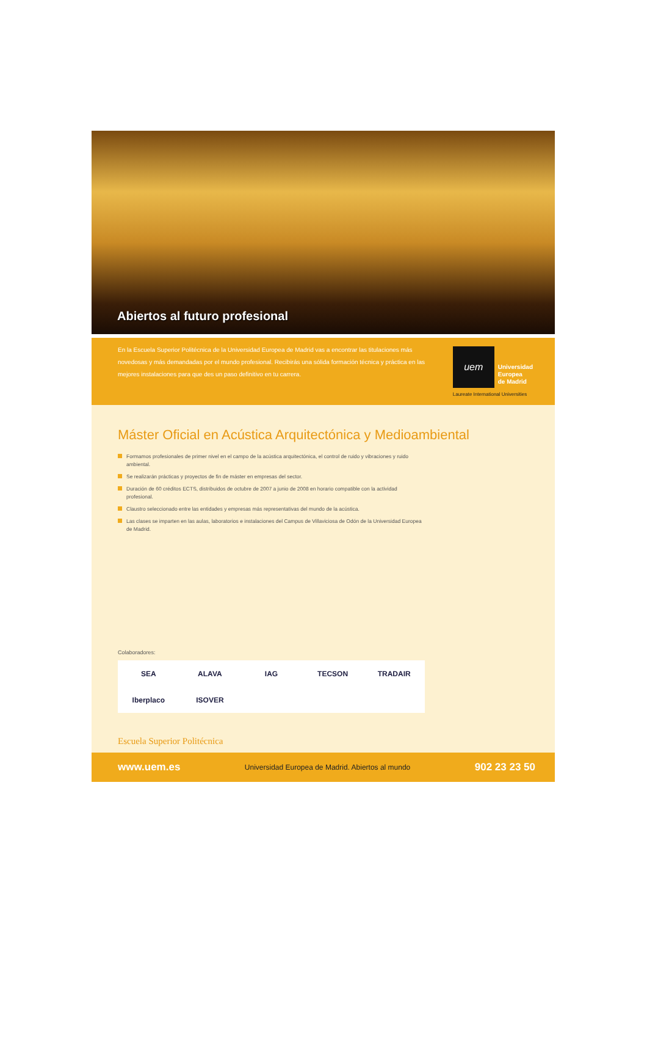Abiertos al futuro profesional
En la Escuela Superior Politécnica de la Universidad Europea de Madrid vas a encontrar las titulaciones más novedosas y más demandadas por el mundo profesional. Recibirás una sólida formación técnica y práctica en las mejores instalaciones para que des un paso definitivo en tu carrera.
uem
Universidad
Europea
de Madrid
Laureate International Universities
Máster Oficial en Acústica Arquitectónica y Medioambiental
Formamos profesionales de primer nivel en el campo de la acústica arquitectónica, el control de ruido y vibraciones y ruido ambiental.
Se realizarán prácticas y proyectos de fin de máster en empresas del sector.
Duración de 60 créditos ECTS, distribuidos de octubre de 2007 a junio de 2008 en horario compatible con la actividad profesional.
Claustro seleccionado entre las entidades y empresas más representativas del mundo de la acústica.
Las clases se imparten en las aulas, laboratorios e instalaciones del Campus de Villaviciosa de Odón de la Universidad Europea de Madrid.
Colaboradores:
SEA
ALAVA
IAG
TECSON
TRADAIR
Iberplaco
ISOVER
Escuela Superior Politécnica
www.uem.es Universidad Europea de Madrid. Abiertos al mundo 902 23 23 50